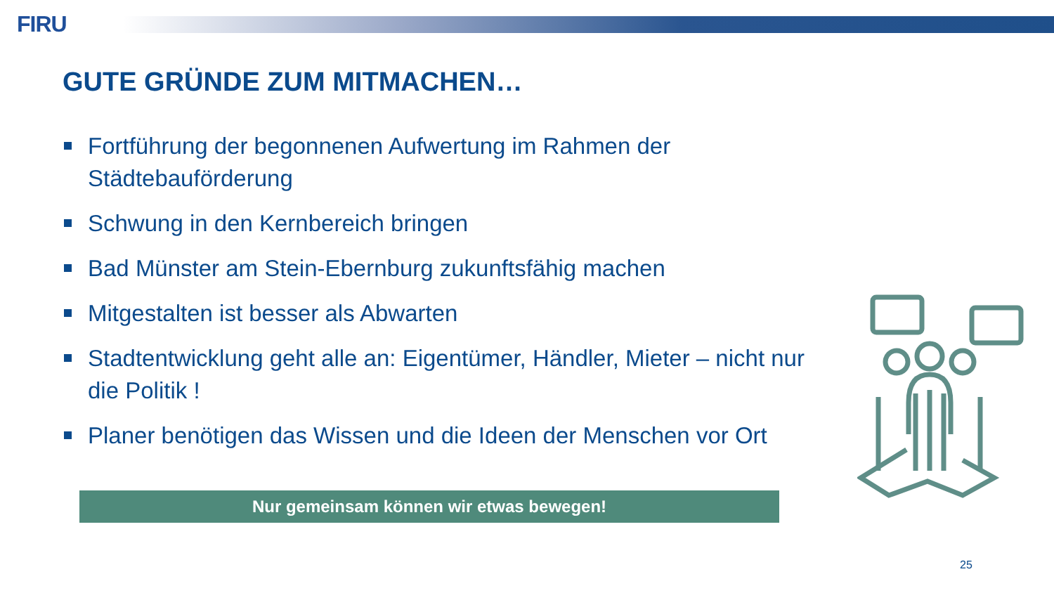FIRU
GUTE GRÜNDE ZUM MITMACHEN…
Fortführung der begonnenen Aufwertung im Rahmen der Städtebauförderung
Schwung in den Kernbereich bringen
Bad Münster am Stein-Ebernburg zukunftsfähig machen
Mitgestalten ist besser als Abwarten
Stadtentwicklung geht alle an: Eigentümer, Händler, Mieter – nicht nur die Politik !
Planer benötigen das Wissen und die Ideen der Menschen vor Ort
Nur gemeinsam können wir etwas bewegen!
25